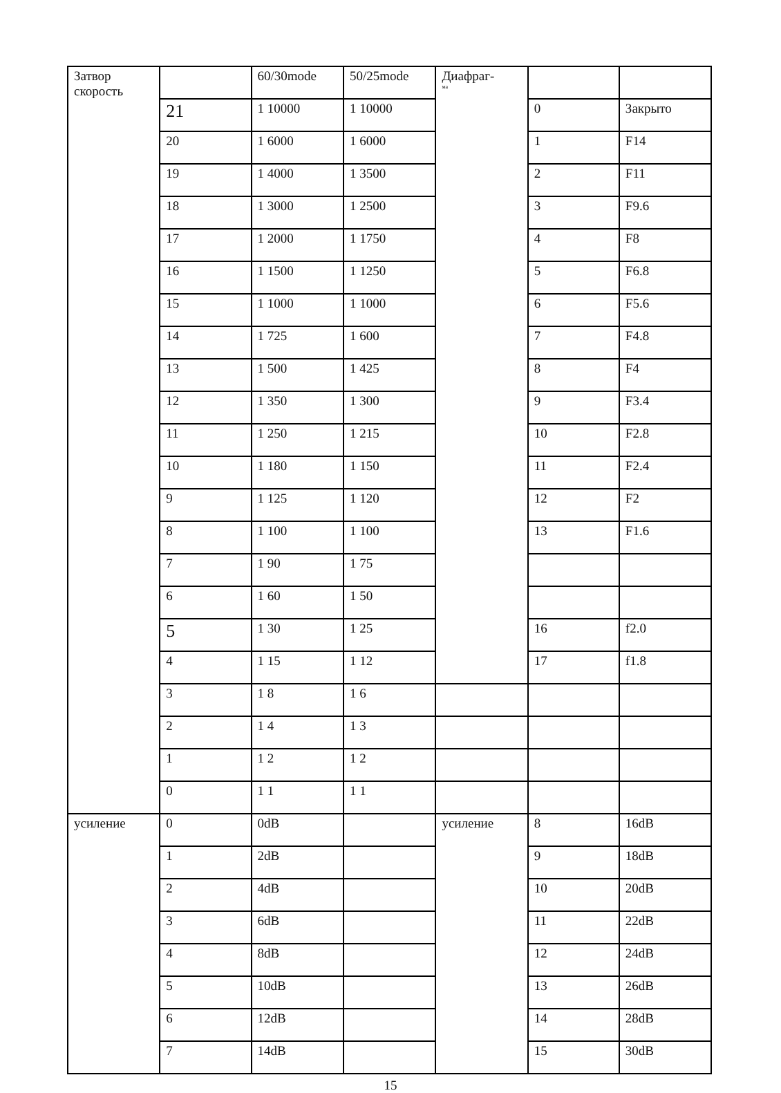| Затвор скорость | | 60/30mode | 50/25mode | Диафраг- ма | | |
| | 21 | 1 10000 | 1 10000 | | 0 | Закрыто |
| | 20 | 1 6000 | 1 6000 | | 1 | F14 |
| | 19 | 1 4000 | 1 3500 | | 2 | F11 |
| | 18 | 1 3000 | 1 2500 | | 3 | F9.6 |
| | 17 | 1 2000 | 1 1750 | | 4 | F8 |
| | 16 | 1 1500 | 1 1250 | | 5 | F6.8 |
| | 15 | 1 1000 | 1 1000 | | 6 | F5.6 |
| | 14 | 1 725 | 1 600 | | 7 | F4.8 |
| | 13 | 1 500 | 1 425 | | 8 | F4 |
| | 12 | 1 350 | 1 300 | | 9 | F3.4 |
| | 11 | 1 250 | 1 215 | | 10 | F2.8 |
| | 10 | 1 180 | 1 150 | | 11 | F2.4 |
| | 9 | 1 125 | 1 120 | | 12 | F2 |
| | 8 | 1 100 | 1 100 | | 13 | F1.6 |
| | 7 | 1 90 | 1 75 | | | |
| | 6 | 1 60 | 1 50 | | | |
| | 5 | 1 30 | 1 25 | | 16 | f2.0 |
| | 4 | 1 15 | 1 12 | | 17 | f1.8 |
| | 3 | 1 8 | 1 6 | | | |
| | 2 | 1 4 | 1 3 | | | |
| | 1 | 1 2 | 1 2 | | | |
| | 0 | 1 1 | 1 1 | | | |
| усиление | 0 | 0dB | | усиление | 8 | 16dB |
| | 1 | 2dB | | | 9 | 18dB |
| | 2 | 4dB | | | 10 | 20dB |
| | 3 | 6dB | | | 11 | 22dB |
| | 4 | 8dB | | | 12 | 24dB |
| | 5 | 10dB | | | 13 | 26dB |
| | 6 | 12dB | | | 14 | 28dB |
| | 7 | 14dB | | | 15 | 30dB |
15